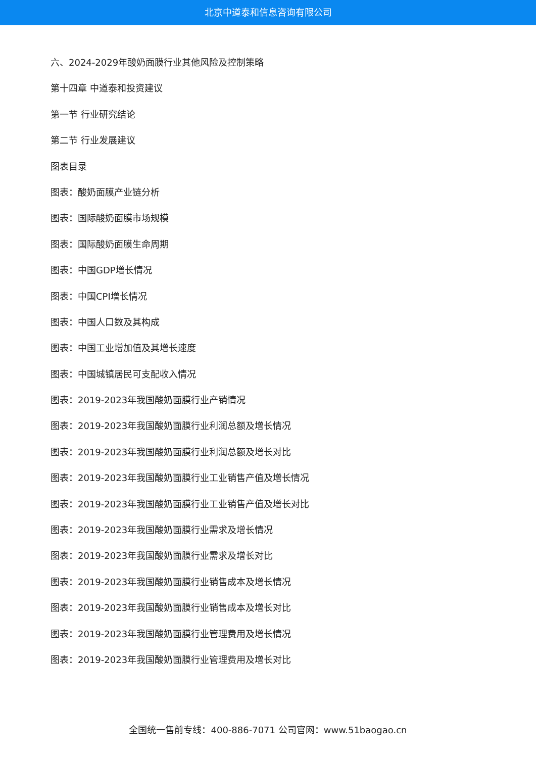北京中道泰和信息咨询有限公司
六、2024-2029年酸奶面膜行业其他风险及控制策略
第十四章 中道泰和投资建议
第一节 行业研究结论
第二节 行业发展建议
图表目录
图表：酸奶面膜产业链分析
图表：国际酸奶面膜市场规模
图表：国际酸奶面膜生命周期
图表：中国GDP增长情况
图表：中国CPI增长情况
图表：中国人口数及其构成
图表：中国工业增加值及其增长速度
图表：中国城镇居民可支配收入情况
图表：2019-2023年我国酸奶面膜行业产销情况
图表：2019-2023年我国酸奶面膜行业利润总额及增长情况
图表：2019-2023年我国酸奶面膜行业利润总额及增长对比
图表：2019-2023年我国酸奶面膜行业工业销售产值及增长情况
图表：2019-2023年我国酸奶面膜行业工业销售产值及增长对比
图表：2019-2023年我国酸奶面膜行业需求及增长情况
图表：2019-2023年我国酸奶面膜行业需求及增长对比
图表：2019-2023年我国酸奶面膜行业销售成本及增长情况
图表：2019-2023年我国酸奶面膜行业销售成本及增长对比
图表：2019-2023年我国酸奶面膜行业管理费用及增长情况
图表：2019-2023年我国酸奶面膜行业管理费用及增长对比
全国统一售前专线：400-886-7071 公司官网：www.51baogao.cn